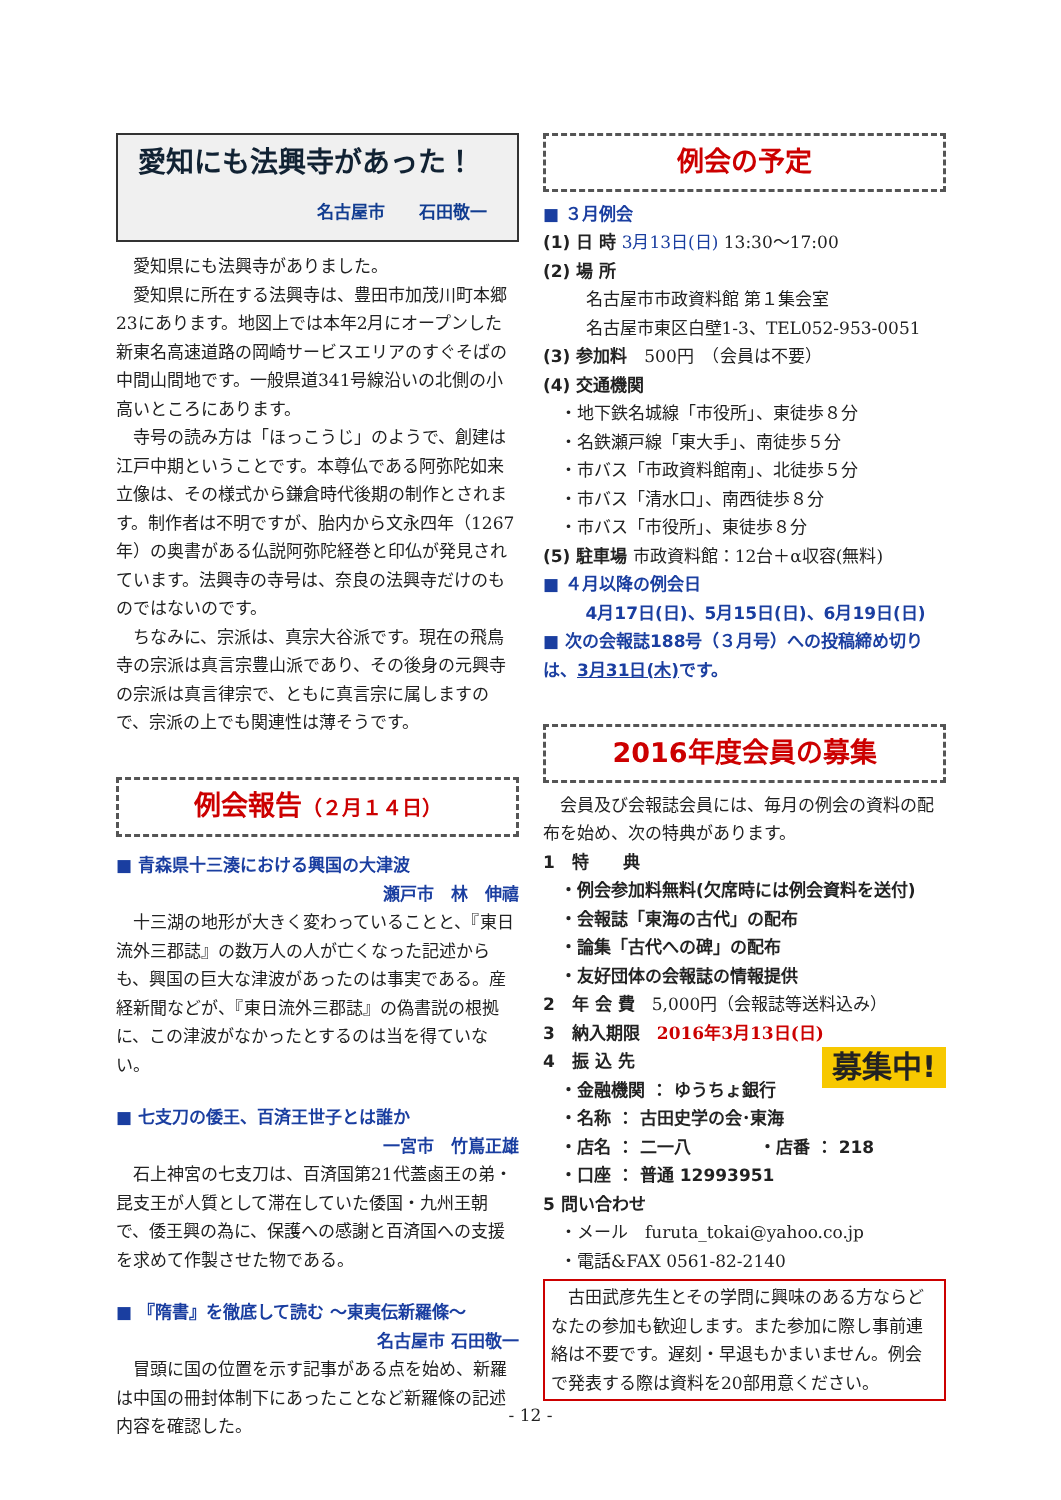愛知にも法興寺があった！
名古屋市　　石田敬一
愛知県にも法興寺がありました。
愛知県に所在する法興寺は、豊田市加茂川町本郷23にあります。地図上では本年2月にオープンした新東名高速道路の岡崎サービスエリアのすぐそばの中間山間地です。一般県道341号線沿いの北側の小高いところにあります。
寺号の読み方は「ほっこうじ」のようで、創建は江戸中期ということです。本尊仏である阿弥陀如来立像は、その様式から鎌倉時代後期の制作とされます。制作者は不明ですが、胎内から文永四年（1267年）の奥書がある仏説阿弥陀経巻と印仏が発見されています。法興寺の寺号は、奈良の法興寺だけのものではないのです。
ちなみに、宗派は、真宗大谷派です。現在の飛鳥寺の宗派は真言宗豊山派であり、その後身の元興寺の宗派は真言律宗で、ともに真言宗に属しますので、宗派の上でも関連性は薄そうです。
例会報告（２月１４日）
■ 青森県十三湊における興国の大津波
瀬戸市　林　伸禧
十三湖の地形が大きく変わっていることと、『東日流外三郡誌』の数万人の人が亡くなった記述からも、興国の巨大な津波があったのは事実である。産経新聞などが、『東日流外三郡誌』の偽書説の根拠に、この津波がなかったとするのは当を得ていない。
■ 七支刀の倭王、百済王世子とは誰か
一宮市　竹嶌正雄
石上神宮の七支刀は、百済国第21代蓋鹵王の弟・昆支王が人質として滞在していた倭国・九州王朝で、倭王興の為に、保護への感謝と百済国への支援を求めて作製させた物である。
■ 『隋書』を徹底して読む ～東夷伝新羅條～
名古屋市 石田敬一
冒頭に国の位置を示す記事がある点を始め、新羅は中国の冊封体制下にあったことなど新羅條の記述内容を確認した。
例会の予定
■ ３月例会
(1) 日 時 3月13日(日) 13:30～17:00
(2) 場 所
名古屋市市政資料館 第１集会室
名古屋市東区白壁1-3、TEL052-953-0051
(3) 参加料　500円　（会員は不要）
(4) 交通機関
・地下鉄名城線「市役所」、東徒歩８分
・名鉄瀬戸線「東大手」、南徒歩５分
・市バス「市政資料館南」、北徒歩５分
・市バス「清水口」、南西徒歩８分
・市バス「市役所」、東徒歩８分
(5) 駐車場 市政資料館：12台＋α収容(無料)
■ ４月以降の例会日
4月17日(日)、5月15日(日)、6月19日(日)
■ 次の会報誌188号（３月号）への投稿締め切りは、3月31日(木) です。
2016年度会員の募集
会員及び会報誌会員には、毎月の例会の資料の配布を始め、次の特典があります。
1　特　　典
・例会参加料無料(欠席時には例会資料を送付)
・会報誌「東海の古代」の配布
・論集「古代への碑」の配布
・友好団体の会報誌の情報提供
2　年 会 費　5,000円（会報誌等送料込み）
3　納入期限　2016年3月13日(日)
募集中!
4　振 込 先
・金融機関 ： ゆうちょ銀行
・名称 ： 古田史学の会･東海
・店名 ： 二一八　　　　・店番 ： 218
・口座 ： 普通 12993951
5 問い合わせ
・メール　furuta_tokai@yahoo.co.jp
・電話&FAX 0561-82-2140
古田武彦先生とその学問に興味のある方ならどなたの参加も歓迎します。また参加に際し事前連絡は不要です。遅刻・早退もかまいません。例会で発表する際は資料を20部用意ください。
- 12 -